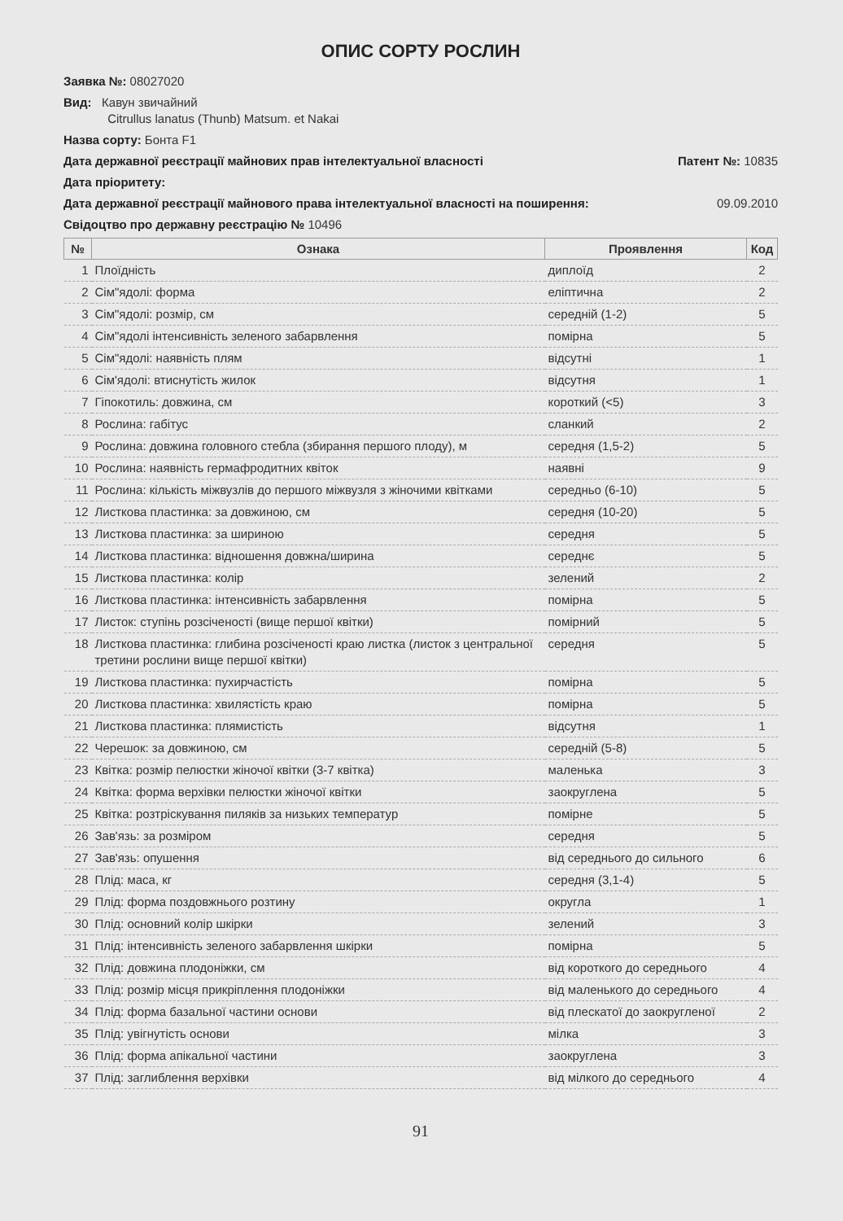ОПИС СОРТУ РОСЛИН
Заявка №: 08027020
Вид: Кавун звичайний
Citrullus lanatus (Thunb) Matsum. et Nakai
Назва сорту: Бонта F1
Дата державної реєстрації майнових прав інтелектуальної власності Патент №: 10835
Дата пріоритету:
Дата державної реєстрації майнового права інтелектуальної власності на поширення: 09.09.2010
Свідоцтво про державну реєстрацію № 10496
| № | Ознака | Проявлення | Код |
| --- | --- | --- | --- |
| 1 | Плоїдність | диплоїд | 2 |
| 2 | Сім"ядолі: форма | еліптична | 2 |
| 3 | Сім"ядолі: розмір, см | середній (1-2) | 5 |
| 4 | Сім"ядолі інтенсивність зеленого забарвлення | помірна | 5 |
| 5 | Сім"ядолі: наявність плям | відсутні | 1 |
| 6 | Сім'ядолі: втиснутість жилок | відсутня | 1 |
| 7 | Гіпокотиль: довжина, см | короткий (<5) | 3 |
| 8 | Рослина: габітус | сланкий | 2 |
| 9 | Рослина: довжина головного стебла (збирання першого плоду), м | середня (1,5-2) | 5 |
| 10 | Рослина: наявність гермафродитних квіток | наявні | 9 |
| 11 | Рослина: кількість міжвузлів до першого міжвузля з жіночими квітками | середньо (6-10) | 5 |
| 12 | Листкова пластинка: за довжиною, см | середня (10-20) | 5 |
| 13 | Листкова пластинка: за шириною | середня | 5 |
| 14 | Листкова пластинка: відношення довжна/ширина | середнє | 5 |
| 15 | Листкова пластинка: колір | зелений | 2 |
| 16 | Листкова пластинка: інтенсивність забарвлення | помірна | 5 |
| 17 | Листок: ступінь розсіченості (вище першої квітки) | помірний | 5 |
| 18 | Листкова пластинка: глибина розсіченості краю листка (листок з центральної третини рослини вище першої квітки) | середня | 5 |
| 19 | Листкова пластинка: пухирчастість | помірна | 5 |
| 20 | Листкова пластинка: хвилястість краю | помірна | 5 |
| 21 | Листкова пластинка: плямистість | відсутня | 1 |
| 22 | Черешок: за довжиною, см | середній (5-8) | 5 |
| 23 | Квітка: розмір пелюстки жіночої квітки (3-7 квітка) | маленька | 3 |
| 24 | Квітка: форма верхівки пелюстки жіночої квітки | заокруглена | 5 |
| 25 | Квітка: розтріскування пиляків за низьких температур | помірне | 5 |
| 26 | Зав'язь: за розміром | середня | 5 |
| 27 | Зав'язь: опушення | від середнього до сильного | 6 |
| 28 | Плід: маса, кг | середня (3,1-4) | 5 |
| 29 | Плід: форма поздовжнього розтину | округла | 1 |
| 30 | Плід: основний колір шкірки | зелений | 3 |
| 31 | Плід: інтенсивність зеленого забарвлення шкірки | помірна | 5 |
| 32 | Плід: довжина плодоніжки, см | від короткого до середнього | 4 |
| 33 | Плід: розмір місця прикріплення плодоніжки | від маленького до середнього | 4 |
| 34 | Плід: форма базальної частини основи | від плескатої до заокругленої | 2 |
| 35 | Плід: увігнутість основи | мілка | 3 |
| 36 | Плід: форма апікальної частини | заокруглена | 3 |
| 37 | Плід: заглиблення верхівки | від мілкого до середнього | 4 |
91